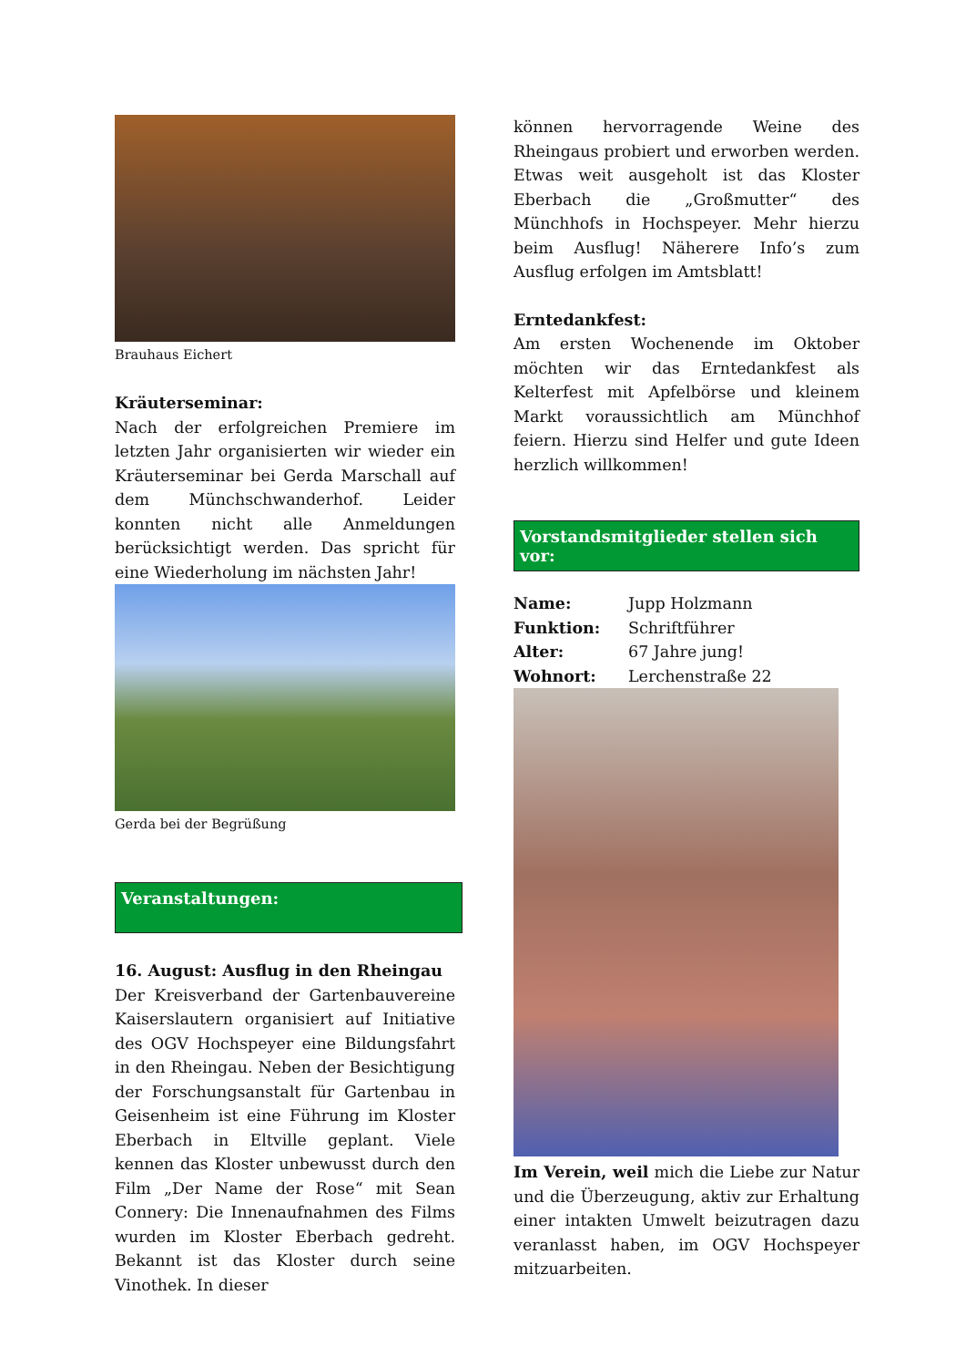Brauhaus Eichert
Kräuterseminar:
Nach der erfolgreichen Premiere im letzten Jahr organisierten wir wieder ein Kräuterseminar bei Gerda Marschall auf dem Münchschwanderhof. Leider konnten nicht alle Anmeldungen berücksichtigt werden. Das spricht für eine Wiederholung im nächsten Jahr!
Gerda bei der Begrüßung
Veranstaltungen:
16. August: Ausflug in den Rheingau
Der Kreisverband der Gartenbauvereine Kaiserslautern organisiert auf Initiative des OGV Hochspeyer eine Bildungsfahrt in den Rheingau. Neben der Besichtigung der Forschungsanstalt für Gartenbau in Geisenheim ist eine Führung im Kloster Eberbach in Eltville geplant. Viele kennen das Kloster unbewusst durch den Film „Der Name der Rose“ mit Sean Connery: Die Innenaufnahmen des Films wurden im Kloster Eberbach gedreht. Bekannt ist das Kloster durch seine Vinothek. In dieser
können hervorragende Weine des Rheingaus probiert und erworben werden. Etwas weit ausgeholt ist das Kloster Eberbach die „Großmutter“ des Münchhofs in Hochspeyer. Mehr hierzu beim Ausflug! Näherere Info’s zum Ausflug erfolgen im Amtsblatt!
Erntedankfest:
Am ersten Wochenende im Oktober möchten wir das Erntedankfest als Kelterfest mit Apfelbörse und kleinem Markt voraussichtlich am Münchhof feiern. Hierzu sind Helfer und gute Ideen herzlich willkommen!
Vorstandsmitglieder stellen sich vor:
| Name: | Jupp Holzmann |
| Funktion: | Schriftführer |
| Alter: | 67 Jahre jung! |
| Wohnort: | Lerchenstraße 22 |
Im Verein, weil mich die Liebe zur Natur und die Überzeugung, aktiv zur Erhaltung einer intakten Umwelt beizutragen dazu veranlasst haben, im OGV Hochspeyer mitzuarbeiten.